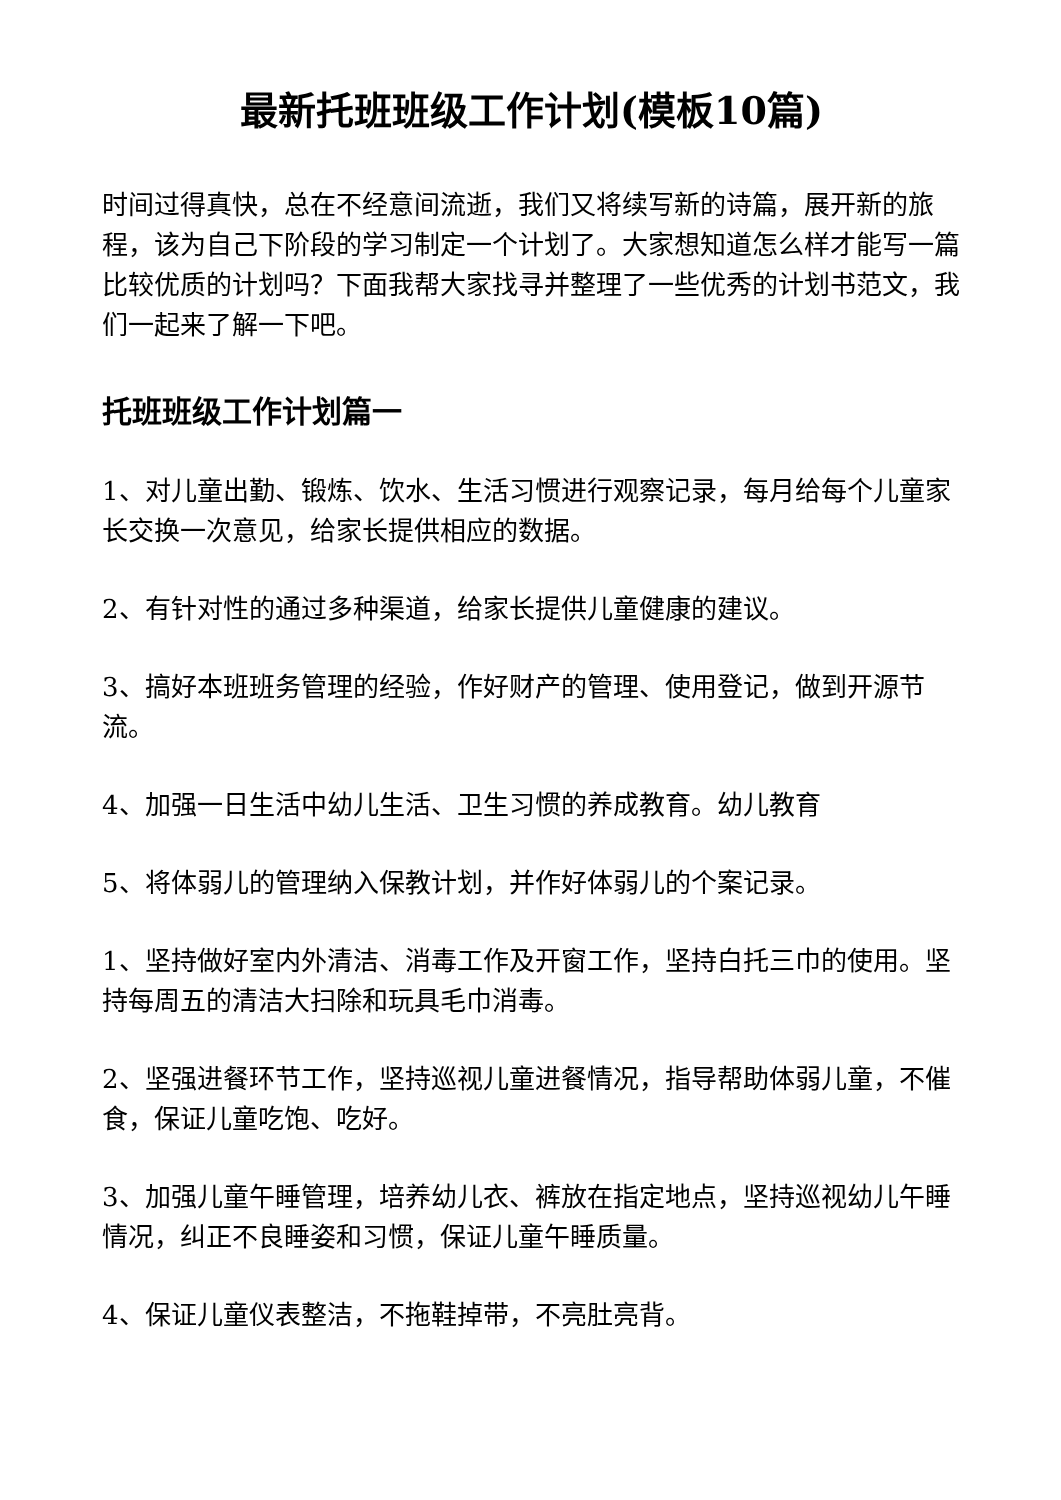最新托班班级工作计划(模板10篇)
时间过得真快，总在不经意间流逝，我们又将续写新的诗篇，展开新的旅程，该为自己下阶段的学习制定一个计划了。大家想知道怎么样才能写一篇比较优质的计划吗？下面我帮大家找寻并整理了一些优秀的计划书范文，我们一起来了解一下吧。
托班班级工作计划篇一
1、对儿童出勤、锻炼、饮水、生活习惯进行观察记录，每月给每个儿童家长交换一次意见，给家长提供相应的数据。
2、有针对性的通过多种渠道，给家长提供儿童健康的建议。
3、搞好本班班务管理的经验，作好财产的管理、使用登记，做到开源节流。
4、加强一日生活中幼儿生活、卫生习惯的养成教育。幼儿教育
5、将体弱儿的管理纳入保教计划，并作好体弱儿的个案记录。
1、坚持做好室内外清洁、消毒工作及开窗工作，坚持白托三巾的使用。坚持每周五的清洁大扫除和玩具毛巾消毒。
2、坚强进餐环节工作，坚持巡视儿童进餐情况，指导帮助体弱儿童，不催食，保证儿童吃饱、吃好。
3、加强儿童午睡管理，培养幼儿衣、裤放在指定地点，坚持巡视幼儿午睡情况，纠正不良睡姿和习惯，保证儿童午睡质量。
4、保证儿童仪表整洁，不拖鞋掉带，不亮肚亮背。